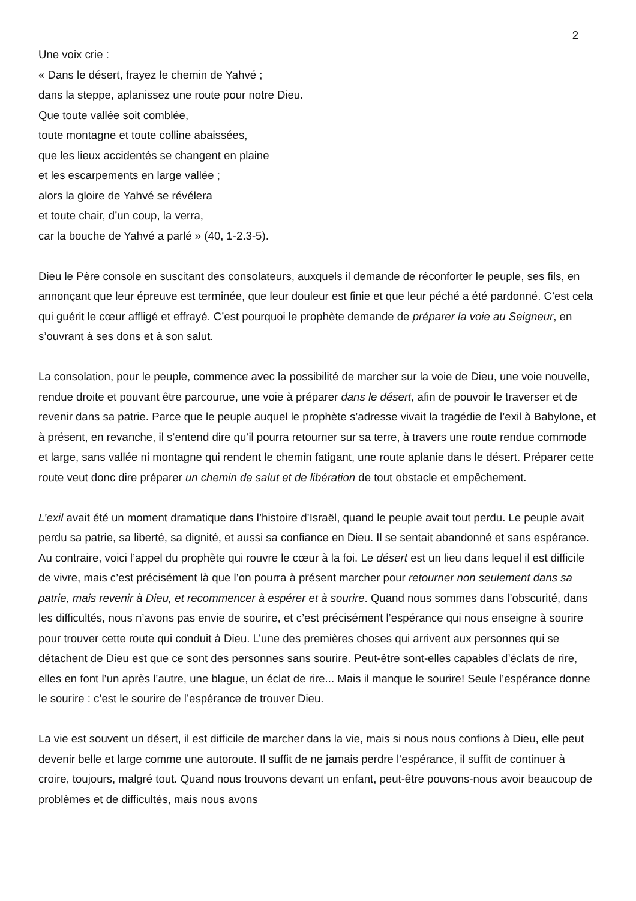2
Une voix crie :
« Dans le désert, frayez le chemin de Yahvé ;
dans la steppe, aplanissez une route pour notre Dieu.
Que toute vallée soit comblée,
toute montagne et toute colline abaissées,
que les lieux accidentés se changent en plaine
et les escarpements en large vallée ;
alors la gloire de Yahvé se révélera
et toute chair, d’un coup, la verra,
car la bouche de Yahvé a parlé » (40, 1-2.3-5).
Dieu le Père console en suscitant des consolateurs, auxquels il demande de réconforter le peuple, ses fils, en annonçant que leur épreuve est terminée, que leur douleur est finie et que leur péché a été pardonné. C’est cela qui guérit le cœur affligé et effrayé. C’est pourquoi le prophète demande de préparer la voie au Seigneur, en s’ouvrant à ses dons et à son salut.
La consolation, pour le peuple, commence avec la possibilité de marcher sur la voie de Dieu, une voie nouvelle, rendue droite et pouvant être parcourue, une voie à préparer dans le désert, afin de pouvoir le traverser et de revenir dans sa patrie. Parce que le peuple auquel le prophète s’adresse vivait la tragédie de l’exil à Babylone, et à présent, en revanche, il s’entend dire qu’il pourra retourner sur sa terre, à travers une route rendue commode et large, sans vallée ni montagne qui rendent le chemin fatigant, une route aplanie dans le désert. Préparer cette route veut donc dire préparer un chemin de salut et de libération de tout obstacle et empêchement.
L’exil avait été un moment dramatique dans l’histoire d’Israël, quand le peuple avait tout perdu. Le peuple avait perdu sa patrie, sa liberté, sa dignité, et aussi sa confiance en Dieu. Il se sentait abandonné et sans espérance. Au contraire, voici l’appel du prophète qui rouvre le cœur à la foi. Le désert est un lieu dans lequel il est difficile de vivre, mais c’est précisément là que l’on pourra à présent marcher pour retourner non seulement dans sa patrie, mais revenir à Dieu, et recommencer à espérer et à sourire. Quand nous sommes dans l’obscurité, dans les difficultés, nous n’avons pas envie de sourire, et c’est précisément l’espérance qui nous enseigne à sourire pour trouver cette route qui conduit à Dieu. L’une des premières choses qui arrivent aux personnes qui se détachent de Dieu est que ce sont des personnes sans sourire. Peut-être sont-elles capables d’éclats de rire, elles en font l’un après l’autre, une blague, un éclat de rire... Mais il manque le sourire! Seule l’espérance donne le sourire : c’est le sourire de l’espérance de trouver Dieu.
La vie est souvent un désert, il est difficile de marcher dans la vie, mais si nous nous confions à Dieu, elle peut devenir belle et large comme une autoroute. Il suffit de ne jamais perdre l’espérance, il suffit de continuer à croire, toujours, malgré tout. Quand nous trouvons devant un enfant, peut-être pouvons-nous avoir beaucoup de problèmes et de difficultés, mais nous avons